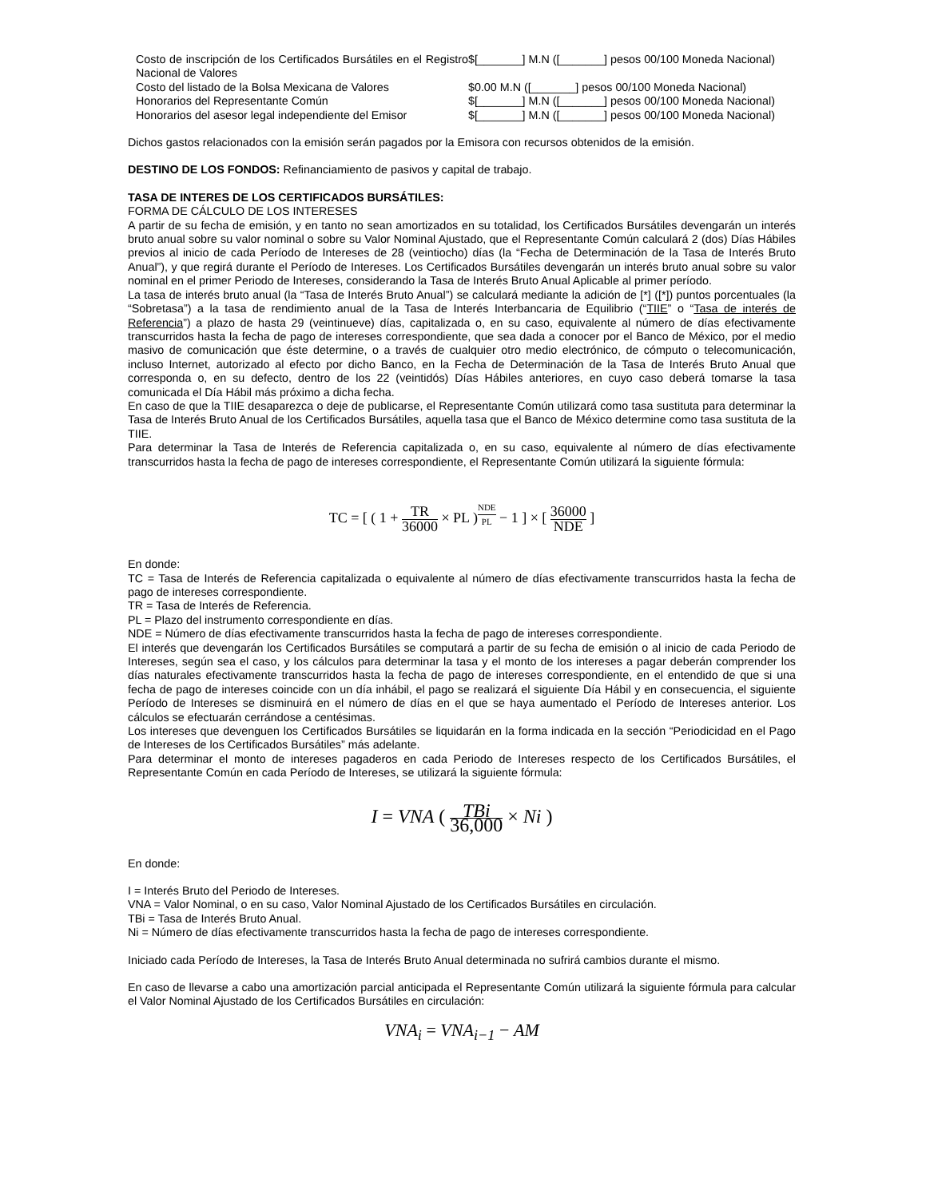| Costo de inscripción de los Certificados Bursátiles en el Registro Nacional de Valores | $[_______] M.N ([_______] pesos 00/100 Moneda Nacional) |
| Costo del listado de la Bolsa Mexicana de Valores | $0.00 M.N ([_______] pesos 00/100 Moneda Nacional) |
| Honorarios del Representante Común | $[_______] M.N ([_______] pesos 00/100 Moneda Nacional) |
| Honorarios del asesor legal independiente del Emisor | $[_______] M.N ([_______] pesos 00/100 Moneda Nacional) |
Dichos gastos relacionados con la emisión serán pagados por la Emisora con recursos obtenidos de la emisión.
DESTINO DE LOS FONDOS: Refinanciamiento de pasivos y capital de trabajo.
TASA DE INTERES DE LOS CERTIFICADOS BURSÁTILES:
FORMA DE CÁLCULO DE LOS INTERESES
A partir de su fecha de emisión, y en tanto no sean amortizados en su totalidad, los Certificados Bursátiles devengarán un interés bruto anual sobre su valor nominal o sobre su Valor Nominal Ajustado, que el Representante Común calculará 2 (dos) Días Hábiles previos al inicio de cada Período de Intereses de 28 (veintiocho) días (la “Fecha de Determinación de la Tasa de Interés Bruto Anual”), y que regirá durante el Período de Intereses. Los Certificados Bursátiles devengarán un interés bruto anual sobre su valor nominal en el primer Periodo de Intereses, considerando la Tasa de Interés Bruto Anual Aplicable al primer período.
La tasa de interés bruto anual (la “Tasa de Interés Bruto Anual”) se calculará mediante la adición de [*] ([*]) puntos porcentuales (la “Sobretasa”) a la tasa de rendimiento anual de la Tasa de Interés Interbancaria de Equilibrio (“TIIE” o “Tasa de interés de Referencia”) a plazo de hasta 29 (veintinueve) días, capitalizada o, en su caso, equivalente al número de días efectivamente transcurridos hasta la fecha de pago de intereses correspondiente, que sea dada a conocer por el Banco de México, por el medio masivo de comunicación que éste determine, o a través de cualquier otro medio electrónico, de cómputo o telecomunicación, incluso Internet, autorizado al efecto por dicho Banco, en la Fecha de Determinación de la Tasa de Interés Bruto Anual que corresponda o, en su defecto, dentro de los 22 (veintidós) Días Hábiles anteriores, en cuyo caso deberá tomarse la tasa comunicada el Día Hábil más próximo a dicha fecha.
En caso de que la TIIE desaparezca o deje de publicarse, el Representante Común utilizará como tasa sustituta para determinar la Tasa de Interés Bruto Anual de los Certificados Bursátiles, aquella tasa que el Banco de México determine como tasa sustituta de la TIIE.
Para determinar la Tasa de Interés de Referencia capitalizada o, en su caso, equivalente al número de días efectivamente transcurridos hasta la fecha de pago de intereses correspondiente, el Representante Común utilizará la siguiente fórmula:
TC = [ ( 1 + TR 36000 × PL )<sup>NDE PL</sup> − 1 ] × [ 36000 NDE ]
En donde:
TC = Tasa de Interés de Referencia capitalizada o equivalente al número de días efectivamente transcurridos hasta la fecha de pago de intereses correspondiente.
TR = Tasa de Interés de Referencia.
PL = Plazo del instrumento correspondiente en días.
NDE = Número de días efectivamente transcurridos hasta la fecha de pago de intereses correspondiente.
El interés que devengarán los Certificados Bursátiles se computará a partir de su fecha de emisión o al inicio de cada Periodo de Intereses, según sea el caso, y los cálculos para determinar la tasa y el monto de los intereses a pagar deberán comprender los días naturales efectivamente transcurridos hasta la fecha de pago de intereses correspondiente, en el entendido de que si una fecha de pago de intereses coincide con un día inhábil, el pago se realizará el siguiente Día Hábil y en consecuencia, el siguiente Período de Intereses se disminuirá en el número de días en el que se haya aumentado el Período de Intereses anterior. Los cálculos se efectuarán cerrándose a centésimas.
Los intereses que devenguen los Certificados Bursátiles se liquidarán en la forma indicada en la sección “Periodicidad en el Pago de Intereses de los Certificados Bursátiles” más adelante.
Para determinar el monto de intereses pagaderos en cada Periodo de Intereses respecto de los Certificados Bursátiles, el Representante Común en cada Período de Intereses, se utilizará la siguiente fórmula:
I = VNA ( TBi 36,000 × Ni )
En donde:
I = Interés Bruto del Periodo de Intereses.
VNA = Valor Nominal, o en su caso, Valor Nominal Ajustado de los Certificados Bursátiles en circulación.
TBi = Tasa de Interés Bruto Anual.
Ni = Número de días efectivamente transcurridos hasta la fecha de pago de intereses correspondiente.
Iniciado cada Período de Intereses, la Tasa de Interés Bruto Anual determinada no sufrirá cambios durante el mismo.
En caso de llevarse a cabo una amortización parcial anticipada el Representante Común utilizará la siguiente fórmula para calcular el Valor Nominal Ajustado de los Certificados Bursátiles en circulación:
VNA<sub>i</sub> = VNA<sub>i−1</sub> − AM